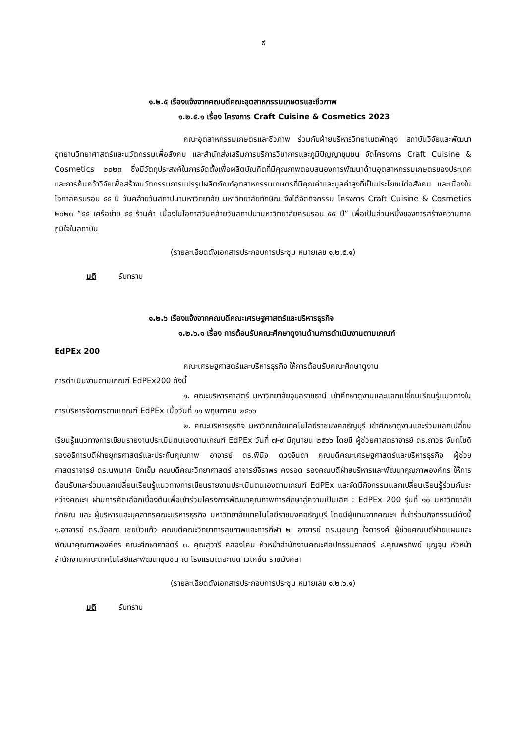๙
๑.๒.๕ เรื่องแจ้งจากคณบดีคณะอุตสาหกรรมเกษตรและชีวภาพ
๑.๒.๕.๑ เรื่อง โครงการ Craft Cuisine & Cosmetics 2023
คณะอุตสาหกรรมเกษตรและชีวภาพ ร่วมกับฝ่ายบริหารวิทยาเขตพัทลุง สถาบันวิจัยและพัฒนา อุทยานวิทยาศาสตร์และนวัตกรรมเพื่อสังคม และสำนักส่งเสริมการบริการวิชาการและภูมิปัญญาชุมชน จัดโครงการ Craft Cuisine & Cosmetics ๒๐๒๓ ซึ่งมีวัตถุประสงค์ในการจัดตั้งเพื่อผลิตบัณฑิตที่มีคุณภาพตอบสนองการพัฒนาด้านอุตสาหกรรมเกษตรของประเทศ และการค้นคว้าวิจัยเพื่อสร้างนวัตกรรมการแปรรูปผลิตภัณฑ์อุตสาหกรรมเกษตรที่มีคุณค่าและมูลค่าสูงที่เป็นประโยชน์ต่อสังคม และเนื่องในโอกาสครบรอบ ๕๕ ปี วันคล้ายวันสถาปนามหาวิทยาลัย มหาวิทยาลัยทักษิณ จึงได้จัดกิจกรรม โครงการ Craft Cuisine & Cosmetics ๒๐๒๓ “๕๕ เครือข่าย ๕๕ ร้านค้า เนื่องในโอกาสวันคล้ายวันสถาปนามหาวิทยาลัยครบรอบ ๕๕ ปี” เพื่อเป็นส่วนหนึ่งของการสร้างความภาคภูมิใจในสถาบัน
(รายละเอียดดังเอกสารประกอบการประชุม หมายเลข ๑.๒.๕.๑)
มติ รับทราบ
๑.๒.๖ เรื่องแจ้งจากคณบดีคณะเศรษฐศาสตร์และบริหารธุรกิจ
๑.๒.๖.๑ เรื่อง การต้อนรับคณะศึกษาดูงานด้านการดำเนินงานตามเกณฑ์
EdPEx 200
คณะเศรษฐศาสตร์และบริหารธุรกิจ ให้การต้อนรับคณะศึกษาดูงาน
การดำเนินงานตามเกณฑ์ EdPEx200 ดังนี้
๑. คณะบริหารศาสตร์ มหาวิทยาลัยอุบลราชธานี เข้าศึกษาดูงานและแลกเปลี่ยนเรียนรู้แนวทางในการบริหารจัดการตามเกณฑ์ EdPEx เมื่อวันที่ ๑๑ พฤษภาคม ๒๕๖๖
๒. คณะบริหารธุรกิจ มหาวิทยาลัยเทคโนโลยีราชมงคลธัญบุรี เข้าศึกษาดูงานและร่วมแลกเปลี่ยนเรียนรู้แนวทางการเขียนรายงานประเมินตนเองตามเกณฑ์ EdPEx วันที่ ๗-๙ มิถุนายน ๒๕๖๖ โดยมี ผู้ช่วยศาสตราจารย์ ดร.ถาวร จันทโชติ รองอธิการบดีฝ่ายยุทธศาสตร์และประกันคุณภาพ อาจารย์ ดร.พินิจ ดวงจินดา คณบดีคณะเศรษฐศาสตร์และบริหารธุรกิจ ผู้ช่วยศาสตราจารย์ ดร.นพมาศ ปักเข็ม คณบดีคณะวิทยาศาสตร์ อาจารย์จิราพร คงรอด รองคณบดีฝ่ายบริหารและพัฒนาคุณภาพองค์กร ให้การต้อนรับและร่วมแลกเปลี่ยนเรียนรู้แนวทางการเขียนรายงานประเมินตนเองตามเกณฑ์ EdPEx และจัดมีกิจกรรมแลกเปลี่ยนเรียนรู้ร่วมกันระหว่างคณะฯ ผ่านการคัดเลือกเบื้องต้นเพื่อเข้าร่วมโครงการพัฒนาคุณภาพการศึกษาสู่ความเป็นเลิศ : EdPEx 200 รุ่นที่ ๑๐ มหาวิทยาลัยทักษิณ และ ผู้บริหารและบุคลากรคณะบริหารธุรกิจ มหาวิทยาลัยเทคโนโลยีราชมงคลธัญบุรี โดยมีผู้แทนจากคณะฯ ที่เข้าร่วมกิจกรรมมีดังนี้ ๑.อาจารย์ ดร.วัลลภา เชยบัวแก้ว คณบดีคณะวิทยาการสุขภาพและการกีฬา ๒. อาจารย์ ดร.นุชนาฏ ใจดารงค์ ผู้ช่วยคณบดีฝ่ายแผนและพัฒนาคุณภาพองค์กร คณะศึกษาศาสตร์ ๓. คุณสุวารี คลองโคน หัวหน้าสำนักงานคณะศิลปกรรมศาสตร์ ๔.คุณพรทิพย์ บุญจุน หัวหน้าสำนักงานคณะเทคโนโลยีและพัฒนาชุมชน ณ โรงแรมเดอะเบด เวเคชั่น ราชมังคลา
(รายละเอียดดังเอกสารประกอบการประชุม หมายเลข ๑.๒.๖.๑)
มติ รับทราบ